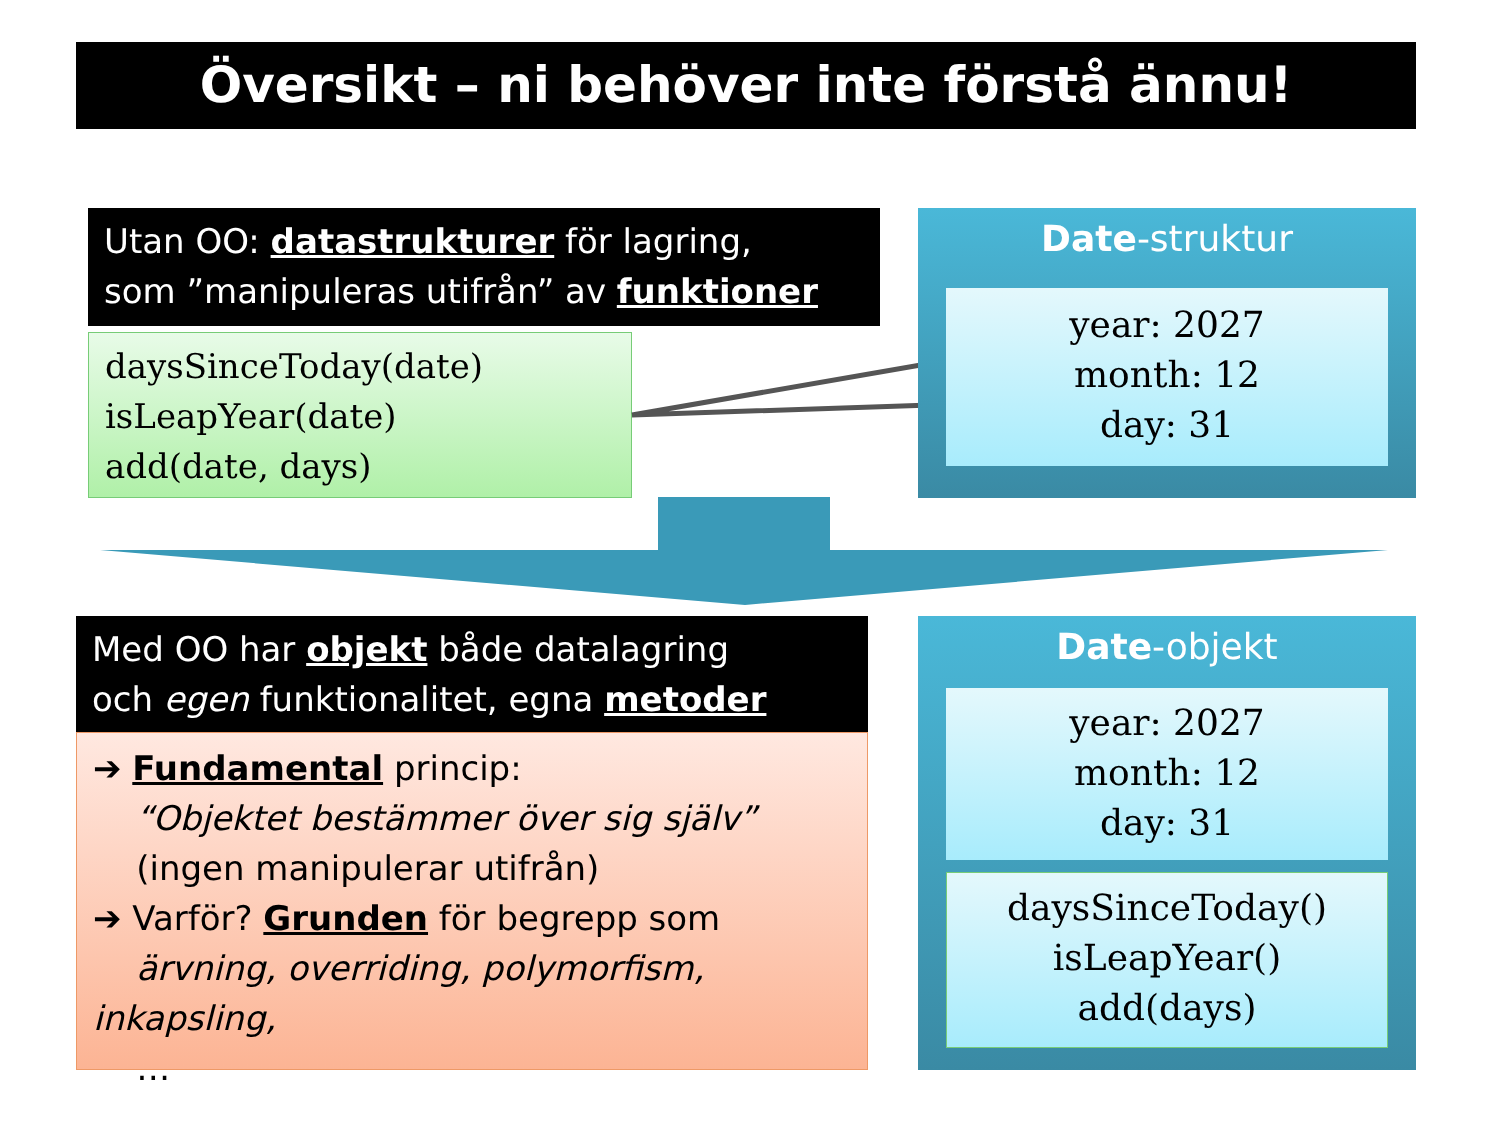Översikt – ni behöver inte förstå ännu!
Utan OO: datastrukturer för lagring,
som ”manipuleras utifrån” av funktioner
daysSinceToday(date)
isLeapYear(date)
add(date, days)
Date-struktur
year: 2027
month: 12
day: 31
Med OO har objekt både datalagring
och egen funktionalitet, egna metoder
➔ Fundamental princip:
“Objektet bestämmer över sig själv”
(ingen manipulerar utifrån)
➔ Varför? Grunden för begrepp som
ärvning, overriding, polymorfism, inkapsling,
…
Date-objekt
year: 2027
month: 12
day: 31
daysSinceToday()
isLeapYear()
add(days)